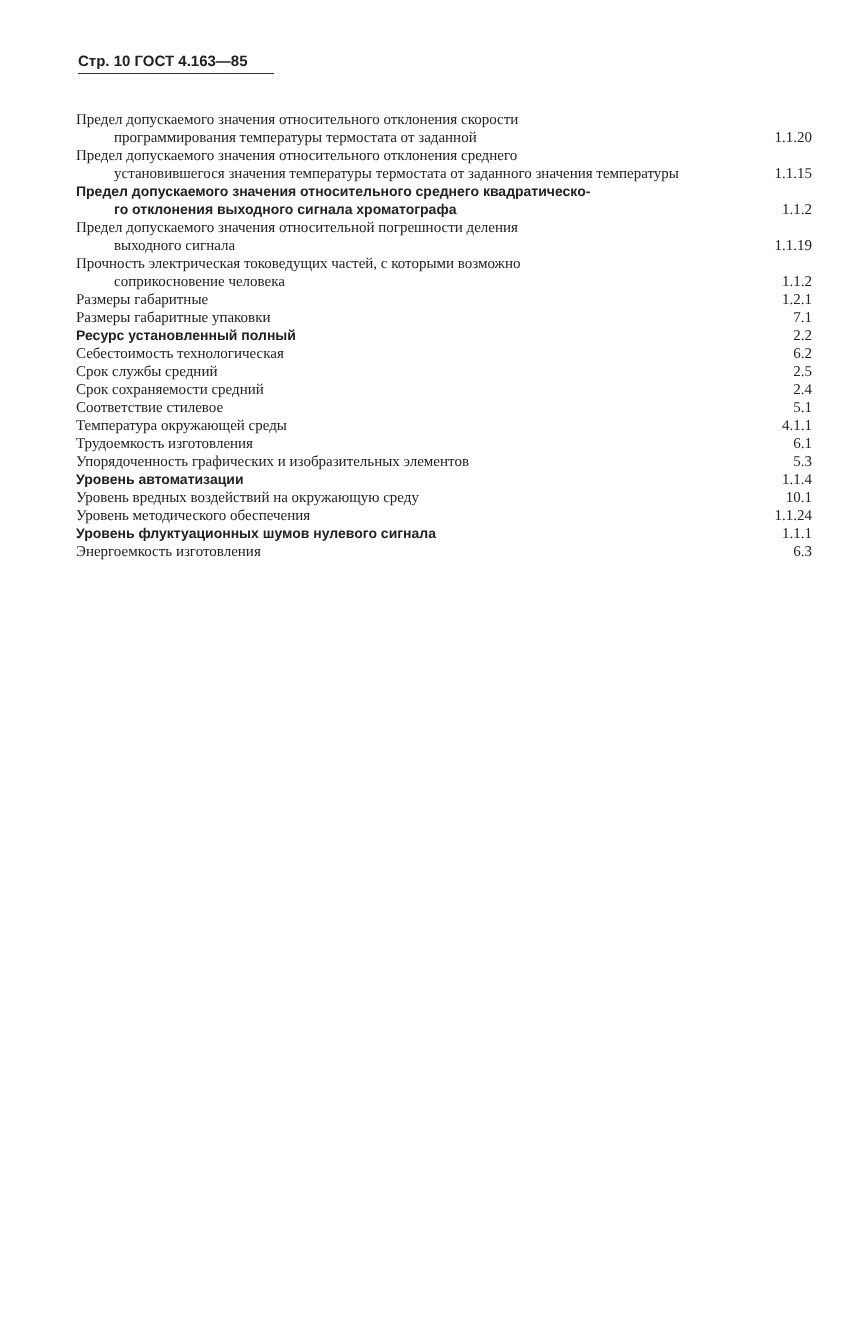Стр. 10 ГОСТ 4.163—85
| Предел допускаемого значения относительного отклонения скорости программирования температуры термостата от заданной | 1.1.20 |
| Предел допускаемого значения относительного отклонения среднего установившегося значения температуры термостата от заданного значения температуры | 1.1.15 |
| Предел допускаемого значения относительного среднего квадратическо- го отклонения выходного сигнала хроматографа | 1.1.2 |
| Предел допускаемого значения относительной погрешности деления выходного сигнала | 1.1.19 |
| Прочность электрическая токоведущих частей, с которыми возможно соприкосновение человека | 1.1.2 |
| Размеры габаритные | 1.2.1 |
| Размеры габаритные упаковки | 7.1 |
| Ресурс установленный полный | 2.2 |
| Себестоимость технологическая | 6.2 |
| Срок службы средний | 2.5 |
| Срок сохраняемости средний | 2.4 |
| Соответствие стилевое | 5.1 |
| Температура окружающей среды | 4.1.1 |
| Трудоемкость изготовления | 6.1 |
| Упорядоченность графических и изобразительных элементов | 5.3 |
| Уровень автоматизации | 1.1.4 |
| Уровень вредных воздействий на окружающую среду | 10.1 |
| Уровень методического обеспечения | 1.1.24 |
| Уровень флуктуационных шумов нулевого сигнала | 1.1.1 |
| Энергоемкость изготовления | 6.3 |